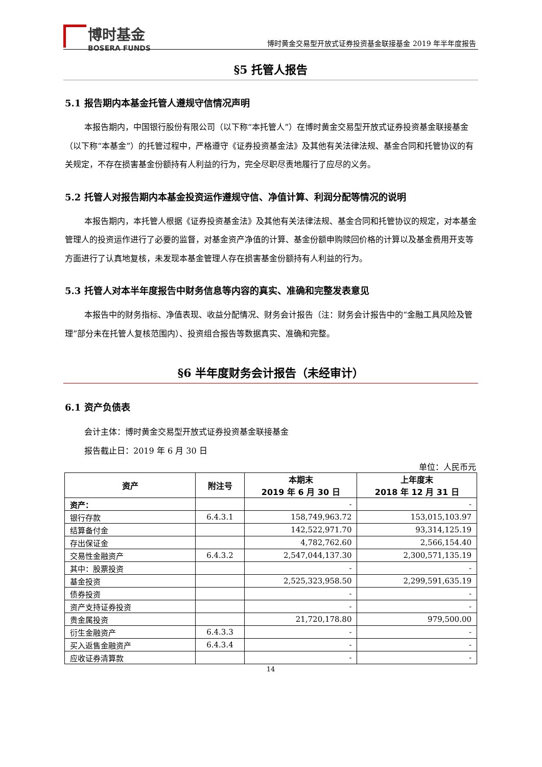博时基金
BOSERA FUNDS
博时黄金交易型开放式证券投资基金联接基金 2019 年半年度报告
§5 托管人报告
5.1 报告期内本基金托管人遵规守信情况声明
本报告期内，中国银行股份有限公司（以下称“本托管人”）在博时黄金交易型开放式证券投资基金联接基金（以下称“本基金”）的托管过程中，严格遵守《证券投资基金法》及其他有关法律法规、基金合同和托管协议的有关规定，不存在损害基金份额持有人利益的行为，完全尽职尽责地履行了应尽的义务。
5.2 托管人对报告期内本基金投资运作遵规守信、净值计算、利润分配等情况的说明
本报告期内，本托管人根据《证券投资基金法》及其他有关法律法规、基金合同和托管协议的规定，对本基金管理人的投资运作进行了必要的监督，对基金资产净值的计算、基金份额申购赎回价格的计算以及基金费用开支等方面进行了认真地复核，未发现本基金管理人存在损害基金份额持有人利益的行为。
5.3 托管人对本半年度报告中财务信息等内容的真实、准确和完整发表意见
本报告中的财务指标、净值表现、收益分配情况、财务会计报告（注：财务会计报告中的“金融工具风险及管理”部分未在托管人复核范围内）、投资组合报告等数据真实、准确和完整。
§6 半年度财务会计报告（未经审计）
6.1 资产负债表
会计主体：博时黄金交易型开放式证券投资基金联接基金
报告截止日：2019 年 6 月 30 日
单位：人民币元
| 资产 | 附注号 | 本期末 2019 年 6 月 30 日 | 上年度末 2018 年 12 月 31 日 |
| --- | --- | --- | --- |
| 资产： | | - | - |
| 银行存款 | 6.4.3.1 | 158,749,963.72 | 153,015,103.97 |
| 结算备付金 | | 142,522,971.70 | 93,314,125.19 |
| 存出保证金 | | 4,782,762.60 | 2,566,154.40 |
| 交易性金融资产 | 6.4.3.2 | 2,547,044,137.30 | 2,300,571,135.19 |
| 其中：股票投资 | | - | - |
| 基金投资 | | 2,525,323,958.50 | 2,299,591,635.19 |
| 债券投资 | | - | - |
| 资产支持证券投资 | | - | - |
| 贵金属投资 | | 21,720,178.80 | 979,500.00 |
| 衍生金融资产 | 6.4.3.3 | - | - |
| 买入返售金融资产 | 6.4.3.4 | - | - |
| 应收证券清算款 | | - | - |
14